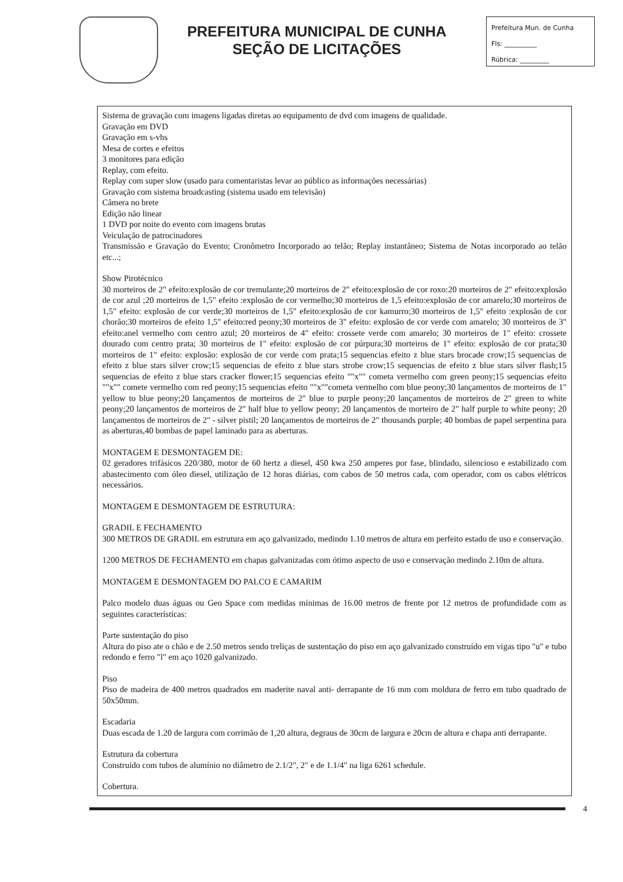PREFEITURA MUNICIPAL DE CUNHA
SEÇÃO DE LICITAÇÕES
Prefeitura Mun. de Cunha
Fls: __________
Rúbrica: _________
Sistema de gravação com imagens ligadas diretas ao equipamento de dvd com imagens de qualidade.
Gravação em DVD
Gravação em s-vhs
Mesa de cortes e efeitos
3 monitores para edição
Replay, com efeito.
Replay com super slow (usado para comentaristas levar ao público as informações necessárias)
Gravação com sistema broadcasting (sistema usado em televisão)
Câmera no brete
Edição não linear
1 DVD por noite do evento com imagens brutas
Veiculação de patrocinadores
Transmissão e Gravação do Evento; Cronômetro Incorporado ao telão; Replay instantâneo; Sistema de Notas incorporado ao telão etc...;
Show Pirotécnico
30 morteiros de 2" efeito:explosão de cor tremulante;20 morteiros de 2" efeito:explosão de cor roxo:20 morteiros de 2" efeito:explosão de cor azul ;20 morteiros de 1,5" efeito :explosão de cor vermelho;30 morteiros de 1,5 efeito:explosão de cor amarelo;30 morteiros de 1,5" efeito: explosão de cor verde;30 morteiros de 1,5" efeito:explosão de cor kamurro;30 morteiros de 1,5" efeito :explosão de cor chorão;30 morteiros de efeito 1,5" efeito:red peony;30 morteiros de 3" efeito: explosão de cor verde com amarelo; 30 morteiros de 3" efeito:anel vermelho com centro azul; 20 morteiros de 4" efeito: crossete verde com amarelo; 30 morteiros de 1" efeito: crossete dourado com centro prata; 30 morteiros de 1" efeito: explosão de cor púrpura;30 morteiros de 1" efeito: explosão de cor prata;30 morteiros de 1" efeito: explosão: explosão de cor verde com prata;15 sequencias efeito z blue stars brocade crow;15 sequencias de efeito z blue stars silver crow;15 sequencias de efeito z blue stars strobe crow;15 sequencias de efeito z blue stars silver flash;15 sequencias de efeito z blue stars cracker flower;15 sequencias efeito ""x"" cometa vermelho com green peony;15 sequencias efeito ""x"" comete vermelho com red peony;15 sequencias efeito ""x""cometa vermelho com blue peony;30 lançamentos de morteiros de 1" yellow to blue peony;20 lançamentos de morteiros de 2" blue to purple peony;20 lançamentos de morteiros de 2" green to white peony;20 lançamentos de morteiros de 2" half blue to yellow peony; 20 lançamentos de morteiro de 2" half purple to white peony; 20 lançamentos de morteiros de 2" - silver pistil; 20 lançamentos de morteiros de 2" thousands purple; 40 bombas de papel serpentina para as aberturas,40 bombas de papel laminado para as aberturas.
MONTAGEM E DESMONTAGEM DE:
02 geradores trifásicos 220/380, motor de 60 hertz a diesel, 450 kwa 250 amperes por fase, blindado, silencioso e estabilizado com abastecimento com óleo diesel, utilização de 12 horas diárias, com cabos de 50 metros cada, com operador, com os cabos elétricos necessários.
MONTAGEM E DESMONTAGEM DE ESTRUTURA:
GRADIL E FECHAMENTO
300 METROS DE GRADIL em estrutura em aço galvanizado, medindo 1.10 metros de altura em perfeito estado de uso e conservação.
1200 METROS DE FECHAMENTO em chapas galvanizadas com ótimo aspecto de uso e conservação medindo 2.10m de altura.
MONTAGEM E DESMONTAGEM DO PALCO E CAMARIM
Palco modelo duas águas ou Geo Space com medidas mínimas de 16.00 metros de frente por 12 metros de profundidade com as seguintes características:
Parte sustentação do piso
Altura do piso ate o chão e de 2.50 metros sendo treliças de sustentação do piso em aço galvanizado construído em vigas tipo "u" e tubo redondo e ferro "l" em aço 1020 galvanizado.
Piso
Piso de madeira de 400 metros quadrados em maderite naval anti- derrapante de 16 mm com moldura de ferro em tubo quadrado de 50x50mm.
Escadaria
Duas escada de 1.20 de largura com corrimão de 1,20 altura, degraus de 30cm de largura e 20cm de altura e chapa anti derrapante.
Estrutura da cobertura
Construído com tubos de alumínio no diâmetro de 2.1/2", 2" e de 1.1/4" na liga 6261 schedule.
Cobertura.
4